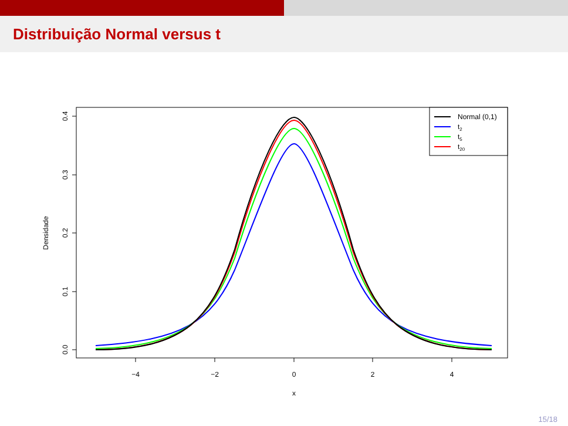Distribuição Normal versus t
−4
−2
0
2
4
x
0.0
0.1
0.2
0.3
0.4
Densidade
Normal (0,1)
t2
t5
t20
15/18